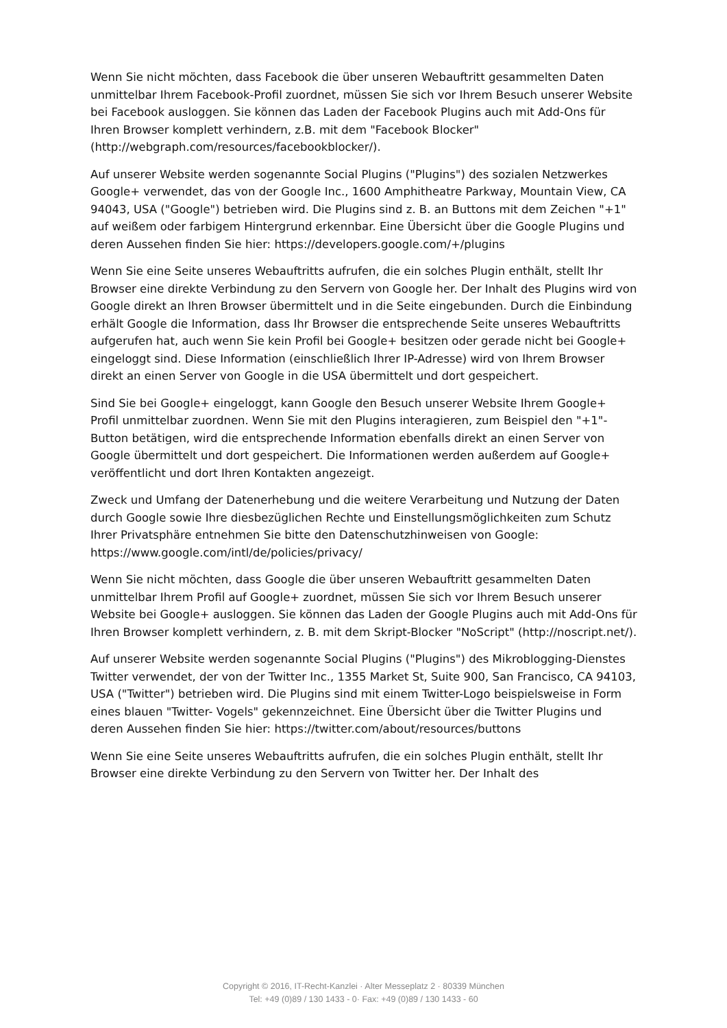Wenn Sie nicht möchten, dass Facebook die über unseren Webauftritt gesammelten Daten unmittelbar Ihrem Facebook-Profil zuordnet, müssen Sie sich vor Ihrem Besuch unserer Website bei Facebook ausloggen. Sie können das Laden der Facebook Plugins auch mit Add-Ons für Ihren Browser komplett verhindern, z.B. mit dem "Facebook Blocker" (http://webgraph.com/resources/facebookblocker/).
Auf unserer Website werden sogenannte Social Plugins ("Plugins") des sozialen Netzwerkes Google+ verwendet, das von der Google Inc., 1600 Amphitheatre Parkway, Mountain View, CA 94043, USA ("Google") betrieben wird. Die Plugins sind z. B. an Buttons mit dem Zeichen "+1" auf weißem oder farbigem Hintergrund erkennbar. Eine Übersicht über die Google Plugins und deren Aussehen finden Sie hier: https://developers.google.com/+/plugins
Wenn Sie eine Seite unseres Webauftritts aufrufen, die ein solches Plugin enthält, stellt Ihr Browser eine direkte Verbindung zu den Servern von Google her. Der Inhalt des Plugins wird von Google direkt an Ihren Browser übermittelt und in die Seite eingebunden. Durch die Einbindung erhält Google die Information, dass Ihr Browser die entsprechende Seite unseres Webauftritts aufgerufen hat, auch wenn Sie kein Profil bei Google+ besitzen oder gerade nicht bei Google+ eingeloggt sind. Diese Information (einschließlich Ihrer IP-Adresse) wird von Ihrem Browser direkt an einen Server von Google in die USA übermittelt und dort gespeichert.
Sind Sie bei Google+ eingeloggt, kann Google den Besuch unserer Website Ihrem Google+ Profil unmittelbar zuordnen. Wenn Sie mit den Plugins interagieren, zum Beispiel den "+1"-Button betätigen, wird die entsprechende Information ebenfalls direkt an einen Server von Google übermittelt und dort gespeichert. Die Informationen werden außerdem auf Google+ veröffentlicht und dort Ihren Kontakten angezeigt.
Zweck und Umfang der Datenerhebung und die weitere Verarbeitung und Nutzung der Daten durch Google sowie Ihre diesbezüglichen Rechte und Einstellungsmöglichkeiten zum Schutz Ihrer Privatsphäre entnehmen Sie bitte den Datenschutzhinweisen von Google: https://www.google.com/intl/de/policies/privacy/
Wenn Sie nicht möchten, dass Google die über unseren Webauftritt gesammelten Daten unmittelbar Ihrem Profil auf Google+ zuordnet, müssen Sie sich vor Ihrem Besuch unserer Website bei Google+ ausloggen. Sie können das Laden der Google Plugins auch mit Add-Ons für Ihren Browser komplett verhindern, z. B. mit dem Skript-Blocker "NoScript" (http://noscript.net/).
Auf unserer Website werden sogenannte Social Plugins ("Plugins") des Mikroblogging-Dienstes Twitter verwendet, der von der Twitter Inc., 1355 Market St, Suite 900, San Francisco, CA 94103, USA ("Twitter") betrieben wird. Die Plugins sind mit einem Twitter-Logo beispielsweise in Form eines blauen "Twitter- Vogels" gekennzeichnet. Eine Übersicht über die Twitter Plugins und deren Aussehen finden Sie hier: https://twitter.com/about/resources/buttons
Wenn Sie eine Seite unseres Webauftritts aufrufen, die ein solches Plugin enthält, stellt Ihr Browser eine direkte Verbindung zu den Servern von Twitter her. Der Inhalt des
Copyright © 2016, IT-Recht-Kanzlei · Alter Messeplatz 2 · 80339 München
Tel: +49 (0)89 / 130 1433 - 0· Fax: +49 (0)89 / 130 1433 - 60